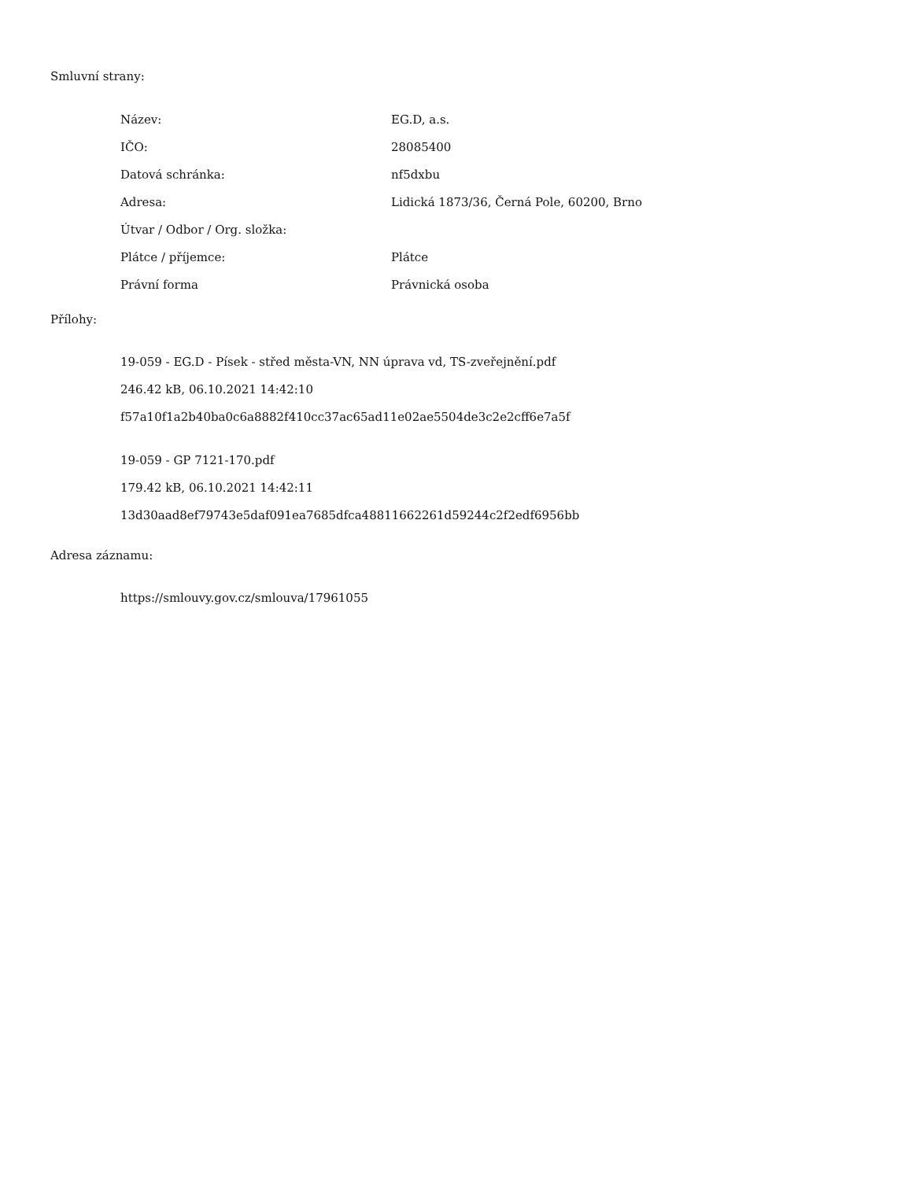Smluvní strany:
| Název: | EG.D, a.s. |
| IČO: | 28085400 |
| Datová schránka: | nf5dxbu |
| Adresa: | Lidická 1873/36, Černá Pole, 60200, Brno |
| Útvar / Odbor / Org. složka: | |
| Plátce / příjemce: | Plátce |
| Právní forma | Právnická osoba |
Přílohy:
19-059 - EG.D - Písek - střed města-VN, NN úprava vd, TS-zveřejnění.pdf
246.42 kB, 06.10.2021 14:42:10
f57a10f1a2b40ba0c6a8882f410cc37ac65ad11e02ae5504de3c2e2cff6e7a5f
19-059 - GP 7121-170.pdf
179.42 kB, 06.10.2021 14:42:11
13d30aad8ef79743e5daf091ea7685dfca48811662261d59244c2f2edf6956bb
Adresa záznamu:
https://smlouvy.gov.cz/smlouva/17961055